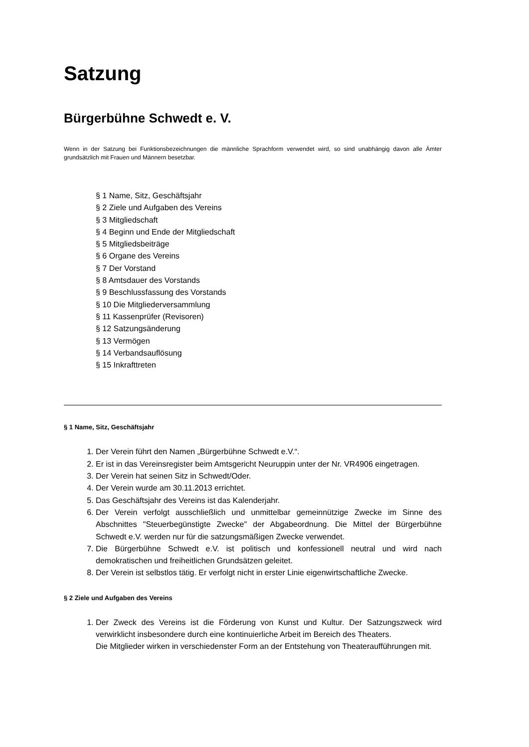Satzung
Bürgerbühne Schwedt e. V.
Wenn in der Satzung bei Funktionsbezeichnungen die männliche Sprachform verwendet wird, so sind unabhängig davon alle Ämter grundsätzlich mit Frauen und Männern besetzbar.
§ 1 Name, Sitz, Geschäftsjahr
§ 2 Ziele und Aufgaben des Vereins
§ 3 Mitgliedschaft
§ 4 Beginn und Ende der Mitgliedschaft
§ 5 Mitgliedsbeiträge
§ 6 Organe des Vereins
§ 7 Der Vorstand
§ 8 Amtsdauer des Vorstands
§ 9 Beschlussfassung des Vorstands
§ 10 Die Mitgliederversammlung
§ 11 Kassenprüfer (Revisoren)
§ 12 Satzungsänderung
§ 13 Vermögen
§ 14 Verbandsauflösung
§ 15 Inkrafttreten
§ 1 Name, Sitz, Geschäftsjahr
1. Der Verein führt den Namen „Bürgerbühne Schwedt e.V.“.
2. Er ist in das Vereinsregister beim Amtsgericht Neuruppin unter der Nr. VR4906 eingetragen.
3. Der Verein hat seinen Sitz in Schwedt/Oder.
4. Der Verein wurde am 30.11.2013 errichtet.
5. Das Geschäftsjahr des Vereins ist das Kalenderjahr.
6. Der Verein verfolgt ausschließlich und unmittelbar gemeinnützige Zwecke im Sinne des Abschnittes "Steuerbegünstigte Zwecke" der Abgabeordnung. Die Mittel der Bürgerbühne Schwedt e.V. werden nur für die satzungsmäßigen Zwecke verwendet.
7. Die Bürgerbühne Schwedt e.V. ist politisch und konfessionell neutral und wird nach demokratischen und freiheitlichen Grundsätzen geleitet.
8. Der Verein ist selbstlos tätig. Er verfolgt nicht in erster Linie eigenwirtschaftliche Zwecke.
§ 2 Ziele und Aufgaben des Vereins
1. Der Zweck des Vereins ist die Förderung von Kunst und Kultur. Der Satzungszweck wird verwirklicht insbesondere durch eine kontinuierliche Arbeit im Bereich des Theaters.
Die Mitglieder wirken in verschiedenster Form an der Entstehung von Theateraufführungen mit.